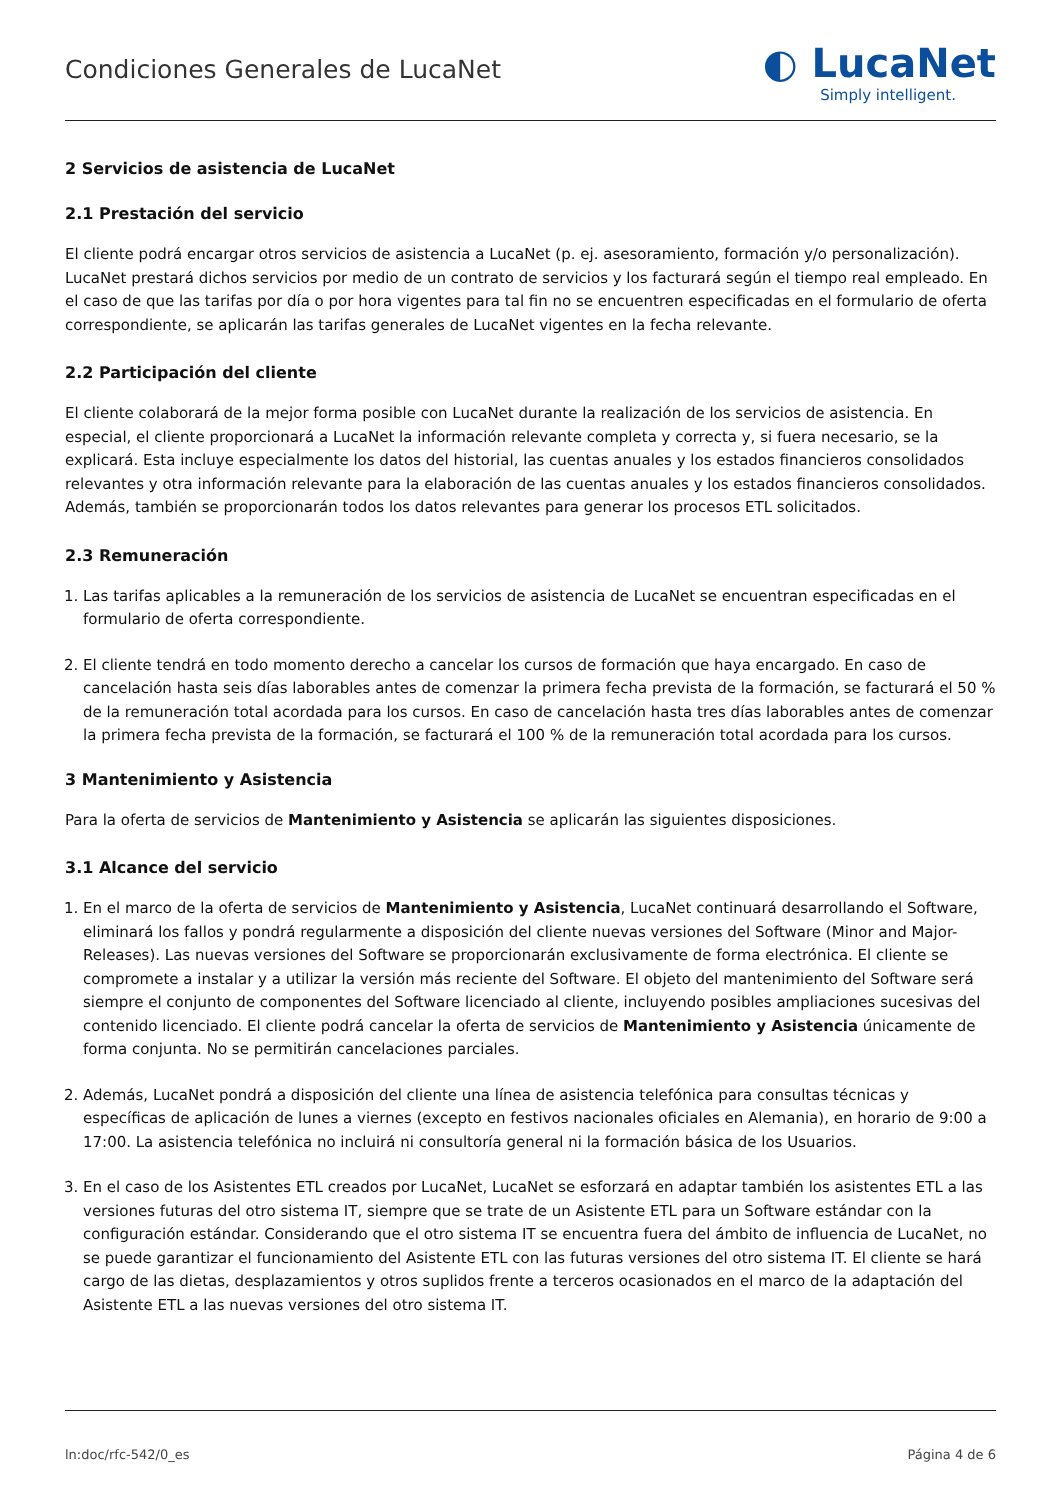Condiciones Generales de LucaNet
◐ LucaNet
Simply intelligent.
2 Servicios de asistencia de LucaNet
2.1 Prestación del servicio
El cliente podrá encargar otros servicios de asistencia a LucaNet (p. ej. asesoramiento, formación y/o personalización). LucaNet prestará dichos servicios por medio de un contrato de servicios y los facturará según el tiempo real empleado. En el caso de que las tarifas por día o por hora vigentes para tal fin no se encuentren especificadas en el formulario de oferta correspondiente, se aplicarán las tarifas generales de LucaNet vigentes en la fecha relevante.
2.2 Participación del cliente
El cliente colaborará de la mejor forma posible con LucaNet durante la realización de los servicios de asistencia. En especial, el cliente proporcionará a LucaNet la información relevante completa y correcta y, si fuera necesario, se la explicará. Esta incluye especialmente los datos del historial, las cuentas anuales y los estados financieros consolidados relevantes y otra información relevante para la elaboración de las cuentas anuales y los estados financieros consolidados. Además, también se proporcionarán todos los datos relevantes para generar los procesos ETL solicitados.
2.3 Remuneración
1. Las tarifas aplicables a la remuneración de los servicios de asistencia de LucaNet se encuentran especificadas en el formulario de oferta correspondiente.
2. El cliente tendrá en todo momento derecho a cancelar los cursos de formación que haya encargado. En caso de cancelación hasta seis días laborables antes de comenzar la primera fecha prevista de la formación, se facturará el 50 % de la remuneración total acordada para los cursos. En caso de cancelación hasta tres días laborables antes de comenzar la primera fecha prevista de la formación, se facturará el 100 % de la remuneración total acordada para los cursos.
3 Mantenimiento y Asistencia
Para la oferta de servicios de Mantenimiento y Asistencia se aplicarán las siguientes disposiciones.
3.1 Alcance del servicio
1. En el marco de la oferta de servicios de Mantenimiento y Asistencia, LucaNet continuará desarrollando el Software, eliminará los fallos y pondrá regularmente a disposición del cliente nuevas versiones del Software (Minor and Major-Releases). Las nuevas versiones del Software se proporcionarán exclusivamente de forma electrónica. El cliente se compromete a instalar y a utilizar la versión más reciente del Software. El objeto del mantenimiento del Software será siempre el conjunto de componentes del Software licenciado al cliente, incluyendo posibles ampliaciones sucesivas del contenido licenciado. El cliente podrá cancelar la oferta de servicios de Mantenimiento y Asistencia únicamente de forma conjunta. No se permitirán cancelaciones parciales.
2. Además, LucaNet pondrá a disposición del cliente una línea de asistencia telefónica para consultas técnicas y específicas de aplicación de lunes a viernes (excepto en festivos nacionales oficiales en Alemania), en horario de 9:00 a 17:00. La asistencia telefónica no incluirá ni consultoría general ni la formación básica de los Usuarios.
3. En el caso de los Asistentes ETL creados por LucaNet, LucaNet se esforzará en adaptar también los asistentes ETL a las versiones futuras del otro sistema IT, siempre que se trate de un Asistente ETL para un Software estándar con la configuración estándar. Considerando que el otro sistema IT se encuentra fuera del ámbito de influencia de LucaNet, no se puede garantizar el funcionamiento del Asistente ETL con las futuras versiones del otro sistema IT. El cliente se hará cargo de las dietas, desplazamientos y otros suplidos frente a terceros ocasionados en el marco de la adaptación del Asistente ETL a las nuevas versiones del otro sistema IT.
ln:doc/rfc-542/0_es Página 4 de 6